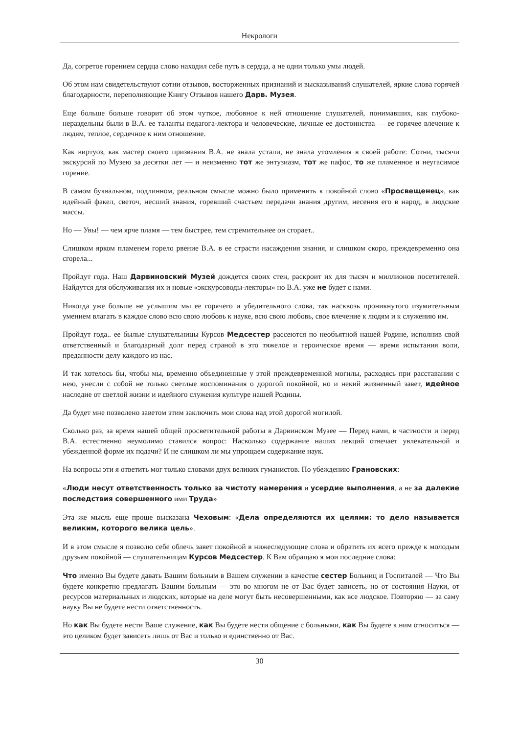Некрологи
Да, согретое горением сердца слово находил себе путь в сердца, а не одни только умы людей.
Об этом нам свидетельствуют сотни отзывов, восторженных признаний и высказываний слушателей, яркие слова горячей благодарности, переполняющие Книгу Отзывов нашего Дарв. Музея.
Еще больше больше говорит об этом чуткое, любовное к ней отношение слушателей, понимавших, как глубоко-нераздельны были в В.А. ее таланты педагога-лектора и человеческие, личные ее достоинства — ее горячее влечение к людям, теплое, сердечное к ним отношение.
Как виртуоз, как мастер своего призвания В.А. не знала устали, не знала утомления в своей работе: Сотни, тысячи экскурсий по Музею за десятки лет — и неизменно тот же энтузиазм, тот же пафос, то же пламенное и неугасимое горение.
В самом буквальном, подлинном, реальном смысле можно было применить к покойной слово «Просвещенец», как идейный факел, светоч, несший знания, горевший счастьем передачи знания другим, несения его в народ, в людские массы.
Но — Увы! — чем ярче пламя — тем быстрее, тем стремительнее он сгорает..
Слишком ярком пламенем горело рвение В.А. в ее страсти насаждения знания, и слишком скоро, преждевременно она сгорела...
Пройдут года. Наш Дарвиновский Музей дождется своих стен, раскроит их для тысяч и миллионов посетителей. Найдутся для обслуживания их и новые «экскурсоводы-лекторы» но В.А. уже не будет с нами.
Никогда уже больше не услышим мы ее горячего и убедительного слова, так насквозь проникнутого изумительным умением влагать в каждое слово всю свою любовь к науке, всю свою любовь, свое влечение к людям и к служению им.
Пройдут года.. ее былые слушательницы Курсов Медсестер рассеются по необъятной нашей Родине, исполнив свой ответственный и благодарный долг перед страной в это тяжелое и героическое время — время испытания воли, преданности делу каждого из нас.
И так хотелось бы, чтобы мы, временно объединенные у этой преждевременной могилы, расходясь при расставании с нею, унесли с собой не только светлые воспоминания о дорогой покойной, но и некий жизненный завет, идейное наследие от светлой жизни и идейного служения культуре нашей Родины.
Да будет мне позволено заветом этим заключить мои слова над этой дорогой могилой.
Сколько раз, за время нашей общей просветительной работы в Дарвинском Музее — Перед нами, в частности и перед В.А. естественно неумолимо ставился вопрос: Насколько содержание наших лекций отвечает увлекательной и убежденной форме их подачи? И не слишком ли мы упрощаем содержание наук.
На вопросы эти я ответить мог только словами двух великих гуманистов. По убеждению Грановских:
«Люди несут ответственность только за чистоту намерения и усердие выполнения, а не за далекие последствия совершенного ими Труда»
Эта же мысль еще проще высказана Чеховым: «Дела определяются их целями: то дело называется великим, которого велика цель».
И в этом смысле я позволю себе облечь завет покойной в нижеследующие слова и обратить их всего прежде к молодым друзьям покойной — слушательницам Курсов Медсестер. К Вам обращаю я мои последние слова:
Что именно Вы будете давать Вашим больным в Вашем служении в качестве сестер Больниц и Госпиталей — Что Вы будете конкретно предлагать Вашим больным — это во многом не от Вас будет зависеть, но от состояния Науки, от ресурсов материальных и людских, которые на деле могут быть несовершенными, как все людское. Повторяю — за саму науку Вы не будете нести ответственность.
Но как Вы будете нести Ваше служение, как Вы будете нести общение с больными, как Вы будете к ним относиться — это целиком будет зависеть лишь от Вас и только и единственно от Вас.
30